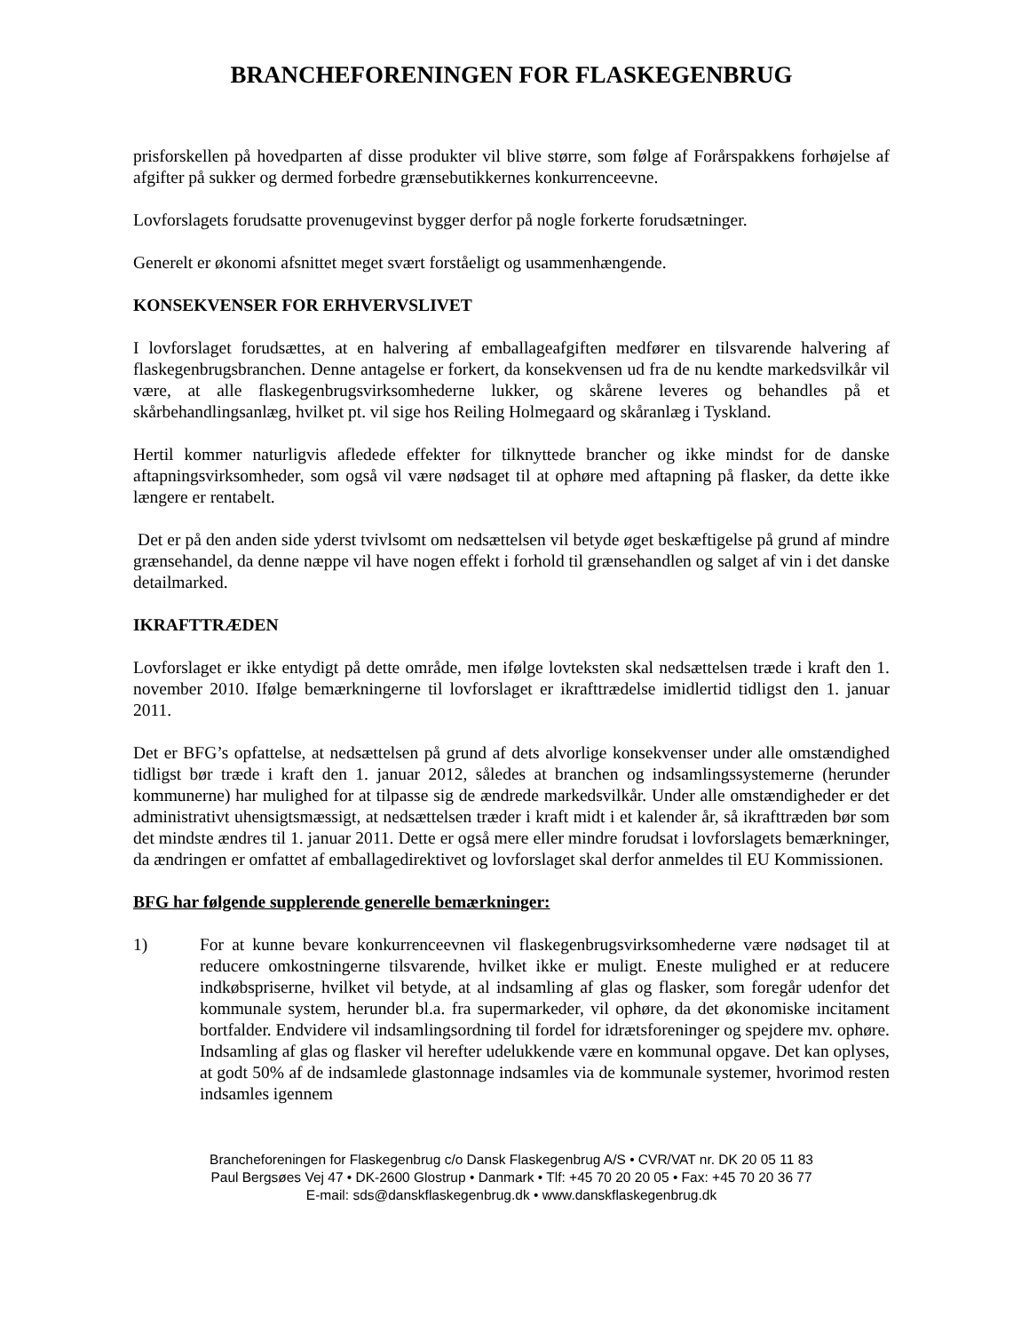BRANCHEFORENINGEN FOR FLASKEGENBRUG
prisforskellen på hovedparten af disse produkter vil blive større, som følge af Forårspakkens forhøjelse af afgifter på sukker og dermed forbedre grænsebutikkernes konkurrenceevne.
Lovforslagets forudsatte provenugevinst bygger derfor på nogle forkerte forudsætninger.
Generelt er økonomi afsnittet meget svært forståeligt og usammenhængende.
KONSEKVENSER FOR ERHVERVSLIVET
I lovforslaget forudsættes, at en halvering af emballageafgiften medfører en tilsvarende halvering af flaskegenbrugsbranchen. Denne antagelse er forkert, da konsekvensen ud fra de nu kendte markedsvilkår vil være, at alle flaskegenbrugsvirksomhederne lukker, og skårene leveres og behandles på et skårbehandlingsanlæg, hvilket pt. vil sige hos Reiling Holmegaard og skåranlæg i Tyskland.
Hertil kommer naturligvis afledede effekter for tilknyttede brancher og ikke mindst for de danske aftapningsvirksomheder, som også vil være nødsaget til at ophøre med aftapning på flasker, da dette ikke længere er rentabelt.
Det er på den anden side yderst tvivlsomt om nedsættelsen vil betyde øget beskæftigelse på grund af mindre grænsehandel, da denne næppe vil have nogen effekt i forhold til grænsehandlen og salget af vin i det danske detailmarked.
IKRAFTTRÆDEN
Lovforslaget er ikke entydigt på dette område, men ifølge lovteksten skal nedsættelsen træde i kraft den 1. november 2010. Ifølge bemærkningerne til lovforslaget er ikrafttrædelse imidlertid tidligst den 1. januar 2011.
Det er BFG’s opfattelse, at nedsættelsen på grund af dets alvorlige konsekvenser under alle omstændighed tidligst bør træde i kraft den 1. januar 2012, således at branchen og indsamlingssystemerne (herunder kommunerne) har mulighed for at tilpasse sig de ændrede markedsvilkår. Under alle omstændigheder er det administrativt uhensigtsmæssigt, at nedsættelsen træder i kraft midt i et kalender år, så ikrafttræden bør som det mindste ændres til 1. januar 2011. Dette er også mere eller mindre forudsat i lovforslagets bemærkninger, da ændringen er omfattet af emballagedirektivet og lovforslaget skal derfor anmeldes til EU Kommissionen.
BFG har følgende supplerende generelle bemærkninger:
1) For at kunne bevare konkurrenceevnen vil flaskegenbrugsvirksomhederne være nødsaget til at reducere omkostningerne tilsvarende, hvilket ikke er muligt. Eneste mulighed er at reducere indkøbspriserne, hvilket vil betyde, at al indsamling af glas og flasker, som foregår udenfor det kommunale system, herunder bl.a. fra supermarkeder, vil ophøre, da det økonomiske incitament bortfalder. Endvidere vil indsamlingsordning til fordel for idrætsforeninger og spejdere mv. ophøre. Indsamling af glas og flasker vil herefter udelukkende være en kommunal opgave. Det kan oplyses, at godt 50% af de indsamlede glastonnage indsamles via de kommunale systemer, hvorimod resten indsamles igennem
Brancheforeningen for Flaskegenbrug c/o Dansk Flaskegenbrug A/S • CVR/VAT nr. DK 20 05 11 83
Paul Bergsøes Vej 47 • DK-2600 Glostrup • Danmark • Tlf: +45 70 20 20 05 • Fax: +45 70 20 36 77
E-mail: sds@danskflaskegenbrug.dk • www.danskflaskegenbrug.dk